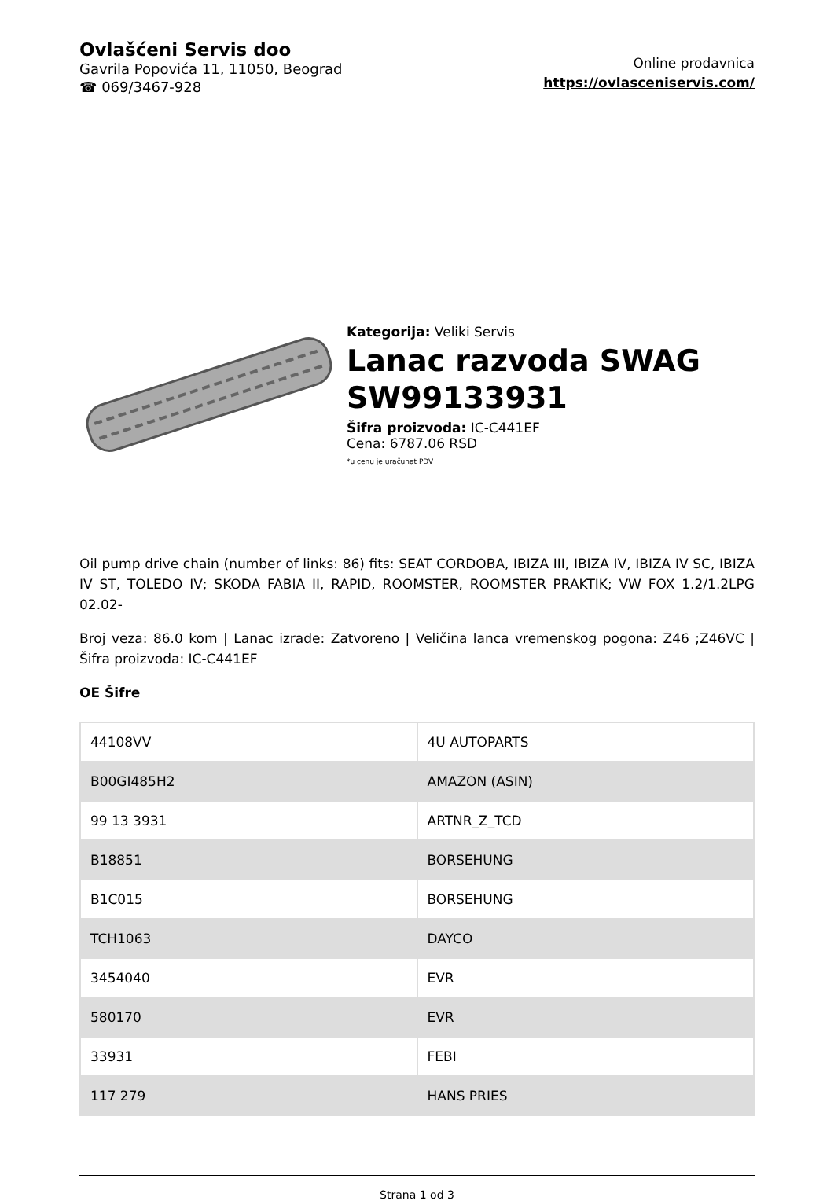Ovlašćeni Servis doo
Gavrila Popovića 11, 11050, Beograd
☎ 069/3467-928
Online prodavnica
https://ovlasceniservis.com/
Kategorija: Veliki Servis
Lanac razvoda SWAG SW99133931
Šifra proizvoda: IC-C441EF
Cena: 6787.06 RSD
*u cenu je uračunat PDV
Oil pump drive chain (number of links: 86) fits: SEAT CORDOBA, IBIZA III, IBIZA IV, IBIZA IV SC, IBIZA IV ST, TOLEDO IV; SKODA FABIA II, RAPID, ROOMSTER, ROOMSTER PRAKTIK; VW FOX 1.2/1.2LPG 02.02-
Broj veza: 86.0 kom | Lanac izrade: Zatvoreno | Veličina lanca vremenskog pogona: Z46 ;Z46VC | Šifra proizvoda: IC-C441EF
OE Šifre
| 44108VV | 4U AUTOPARTS |
| B00GI485H2 | AMAZON (ASIN) |
| 99 13 3931 | ARTNR_Z_TCD |
| B18851 | BORSEHUNG |
| B1C015 | BORSEHUNG |
| TCH1063 | DAYCO |
| 3454040 | EVR |
| 580170 | EVR |
| 33931 | FEBI |
| 117 279 | HANS PRIES |
Strana 1 od 3